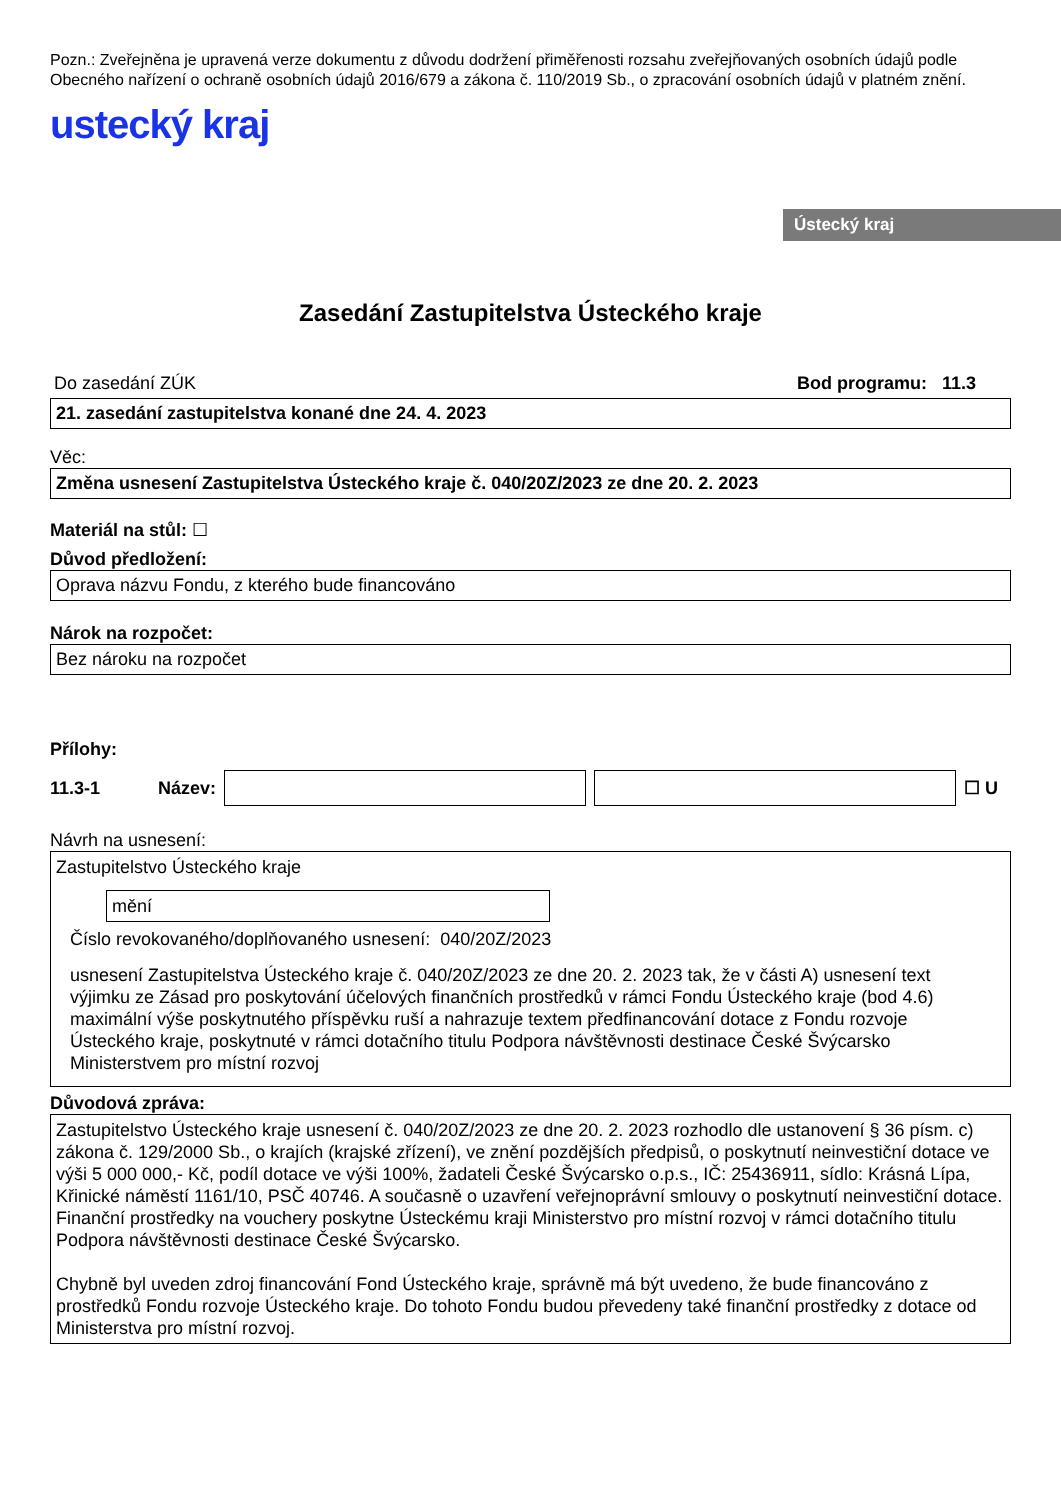Pozn.: Zveřejněna je upravená verze dokumentu z důvodu dodržení přiměřenosti rozsahu zveřejňovaných osobních údajů podle Obecného nařízení o ochraně osobních údajů 2016/679 a zákona č. 110/2019 Sb., o zpracování osobních údajů v platném znění.
ustecký kraj
Ústecký kraj
Zasedání Zastupitelstva Ústeckého kraje
Do zasedání ZÚK Bod programu: 11.3
21. zasedání zastupitelstva konané dne 24. 4. 2023
Věc:
Změna usnesení Zastupitelstva Ústeckého kraje č. 040/20Z/2023 ze dne 20. 2. 2023
Materiál na stůl: ☐
Důvod předložení:
Oprava názvu Fondu, z kterého bude financováno
Nárok na rozpočet:
Bez nároku na rozpočet
Přílohy:
11.3-1 Název: ☐ U
Návrh na usnesení:
Zastupitelstvo Ústeckého kraje
mění
Číslo revokovaného/doplňovaného usnesení: 040/20Z/2023
usnesení Zastupitelstva Ústeckého kraje č. 040/20Z/2023 ze dne 20. 2. 2023 tak, že v části A) usnesení text
výjimku ze Zásad pro poskytování účelových finančních prostředků v rámci Fondu Ústeckého kraje (bod 4.6) maximální výše poskytnutého příspěvku ruší a nahrazuje textem předfinancování dotace z Fondu rozvoje Ústeckého kraje, poskytnuté v rámci dotačního titulu Podpora návštěvnosti destinace České Švýcarsko Ministerstvem pro místní rozvoj
Důvodová zpráva:
Zastupitelstvo Ústeckého kraje usnesení č. 040/20Z/2023 ze dne 20. 2. 2023 rozhodlo dle ustanovení § 36 písm. c) zákona č. 129/2000 Sb., o krajích (krajské zřízení), ve znění pozdějších předpisů, o poskytnutí neinvestiční dotace ve výši 5 000 000,- Kč, podíl dotace ve výši 100%, žadateli České Švýcarsko o.p.s., IČ: 25436911, sídlo: Krásná Lípa, Křinické náměstí 1161/10, PSČ 40746. A současně o uzavření veřejnoprávní smlouvy o poskytnutí neinvestiční dotace. Finanční prostředky na vouchery poskytne Ústeckému kraji Ministerstvo pro místní rozvoj v rámci dotačního titulu Podpora návštěvnosti destinace České Švýcarsko.
Chybně byl uveden zdroj financování Fond Ústeckého kraje, správně má být uvedeno, že bude financováno z prostředků Fondu rozvoje Ústeckého kraje. Do tohoto Fondu budou převedeny také finanční prostředky z dotace od Ministerstva pro místní rozvoj.